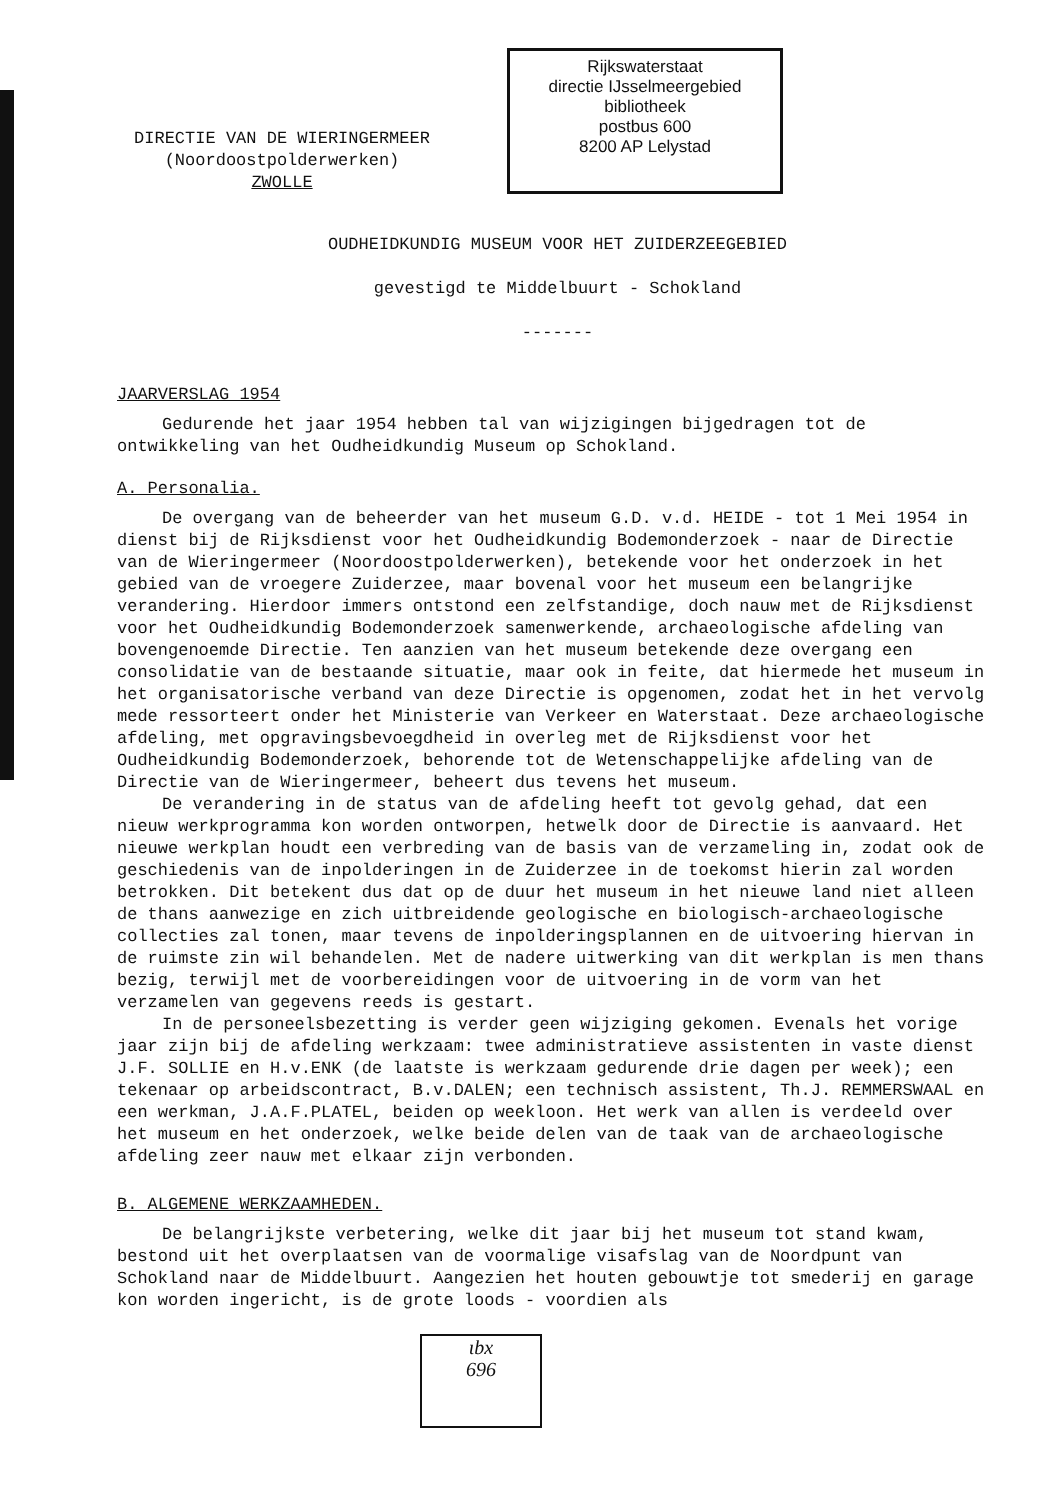DIRECTIE VAN DE WIERINGERMEER
(Noordoostpolderwerken)
ZWOLLE
Rijkswaterstaat
directie IJsselmeergebied
bibliotheek
postbus 600
8200 AP Lelystad
OUDHEIDKUNDIG MUSEUM VOOR HET ZUIDERZEEGEBIED
gevestigd te Middelbuurt - Schokland
-------
JAARVERSLAG 1954
Gedurende het jaar 1954 hebben tal van wijzigingen bijgedragen tot de ontwikkeling van het Oudheidkundig Museum op Schokland.
A. Personalia.
De overgang van de beheerder van het museum G.D. v.d. HEIDE - tot 1 Mei 1954 in dienst bij de Rijksdienst voor het Oudheidkundig Bodemonderzoek - naar de Directie van de Wieringermeer (Noordoostpolderwerken), betekende voor het onderzoek in het gebied van de vroegere Zuiderzee, maar bovenal voor het museum een belangrijke verandering. Hierdoor immers ontstond een zelfstandige, doch nauw met de Rijksdienst voor het Oudheidkundig Bodemonderzoek samenwerkende, archaeologische afdeling van bovengenoemde Directie. Ten aanzien van het museum betekende deze overgang een consolidatie van de bestaande situatie, maar ook in feite, dat hiermede het museum in het organisatorische verband van deze Directie is opgenomen, zodat het in het vervolg mede ressorteert onder het Ministerie van Verkeer en Waterstaat. Deze archaeologische afdeling, met opgravingsbevoegdheid in overleg met de Rijksdienst voor het Oudheidkundig Bodemonderzoek, behorende tot de Wetenschappelijke afdeling van de Directie van de Wieringermeer, beheert dus tevens het museum.
De verandering in de status van de afdeling heeft tot gevolg gehad, dat een nieuw werkprogramma kon worden ontworpen, hetwelk door de Directie is aanvaard. Het nieuwe werkplan houdt een verbreding van de basis van de verzameling in, zodat ook de geschiedenis van de inpolderingen in de Zuiderzee in de toekomst hierin zal worden betrokken. Dit betekent dus dat op de duur het museum in het nieuwe land niet alleen de thans aanwezige en zich uitbreidende geologische en biologisch-archaeologische collecties zal tonen, maar tevens de inpolderingsplannen en de uitvoering hiervan in de ruimste zin wil behandelen. Met de nadere uitwerking van dit werkplan is men thans bezig, terwijl met de voorbereidingen voor de uitvoering in de vorm van het verzamelen van gegevens reeds is gestart.
In de personeelsbezetting is verder geen wijziging gekomen. Evenals het vorige jaar zijn bij de afdeling werkzaam: twee administratieve assistenten in vaste dienst J.F. SOLLIE en H.v.ENK (de laatste is werkzaam gedurende drie dagen per week); een tekenaar op arbeidscontract, B.v.DALEN; een technisch assistent, Th.J. REMMERSWAAL en een werkman, J.A.F.PLATEL, beiden op weekloon. Het werk van allen is verdeeld over het museum en het onderzoek, welke beide delen van de taak van de archaeologische afdeling zeer nauw met elkaar zijn verbonden.
B. ALGEMENE WERKZAAMHEDEN.
De belangrijkste verbetering, welke dit jaar bij het museum tot stand kwam, bestond uit het overplaatsen van de voormalige visafslag van de Noordpunt van Schokland naar de Middelbuurt. Aangezien het houten gebouwtje tot smederij en garage kon worden ingericht, is de grote loods - voordien als
ιbx
696